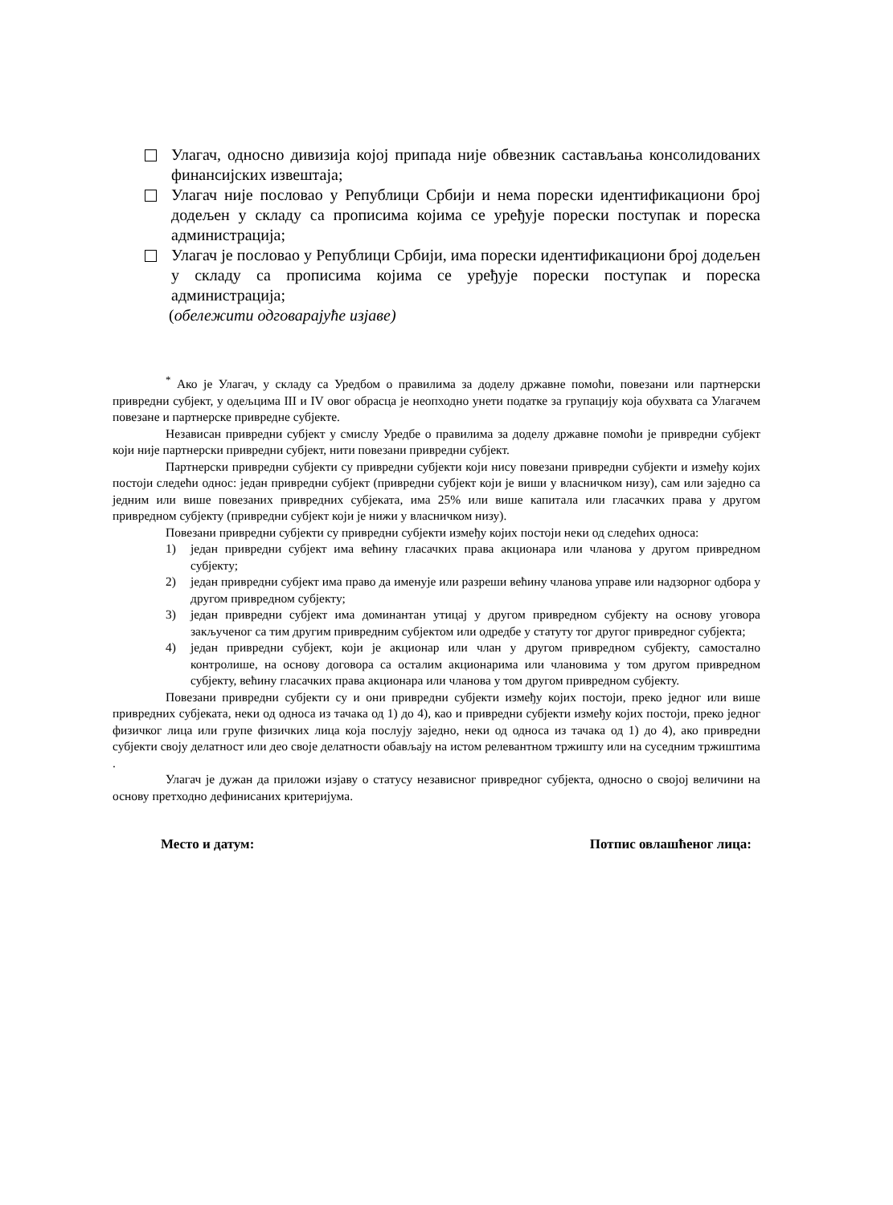Улагач, односно дивизија којој припада није обвезник састављања консолидованих финансијских извештаја;
Улагач није пословао у Републици Србији и нема порески идентификациони број додељен у складу са прописима којима се уређује порески поступак и пореска администрација;
Улагач је пословао у Републици Србији, има порески идентификациони број додељен у складу са прописима којима се уређује порески поступак и пореска администрација;
(обележити одговарајуће изјаве)
<sup>*</sup> Ако је Улагач, у складу са Уредбом о правилима за доделу државне помоћи, повезани или партнерски привредни субјект, у одељцима III и IV овог обрасца је неопходно унети податке за групацију која обухвата са Улагачем повезане и партнерске привредне субјекте.
Независан привредни субјект у смислу Уредбе о правилима за доделу државне помоћи је привредни субјект који није партнерски привредни субјект, нити повезани привредни субјект.
Партнерски привредни субјекти су привредни субјекти који нису повезани привредни субјекти и између којих постоји следећи однос: један привредни субјект (привредни субјект који је виши у власничком низу), сам или заједно са једним или више повезаних привредних субјеката, има 25% или више капитала или гласачких права у другом привредном субјекту (привредни субјект који је нижи у власничком низу).
Повезани привредни субјекти су привредни субјекти између којих постоји неки од следећих односа:
1) један привредни субјект има већину гласачких права акционара или чланова у другом привредном субјекту;
2) један привредни субјект има право да именује или разреши већину чланова управе или надзорног одбора у другом привредном субјекту;
3) један привредни субјект има доминантан утицај у другом привредном субјекту на основу уговора закљученог са тим другим привредним субјектом или одредбе у статуту тог другог привредног субјекта;
4) један привредни субјект, који је акционар или члан у другом привредном субјекту, самостално контролише, на основу договора са осталим акционарима или члановима у том другом привредном субјекту, већину гласачких права акционара или чланова у том другом привредном субјекту.
Повезани привредни субјекти су и они привредни субјекти између којих постоји, преко једног или више привредних субјеката, неки од односа из тачака од 1) до 4), као и привредни субјекти између којих постоји, преко једног физичког лица или групе физичких лица која послују заједно, неки од односа из тачака од 1) до 4), ако привредни субјекти своју делатност или део своје делатности обављају на истом релевантном тржишту или на суседним тржиштима .
Улагач је дужан да приложи изјаву о статусу независног привредног субјекта, односно о својој величини на основу претходно дефинисаних критеријума.
Место и датум: Потпис овлашћеног лица: